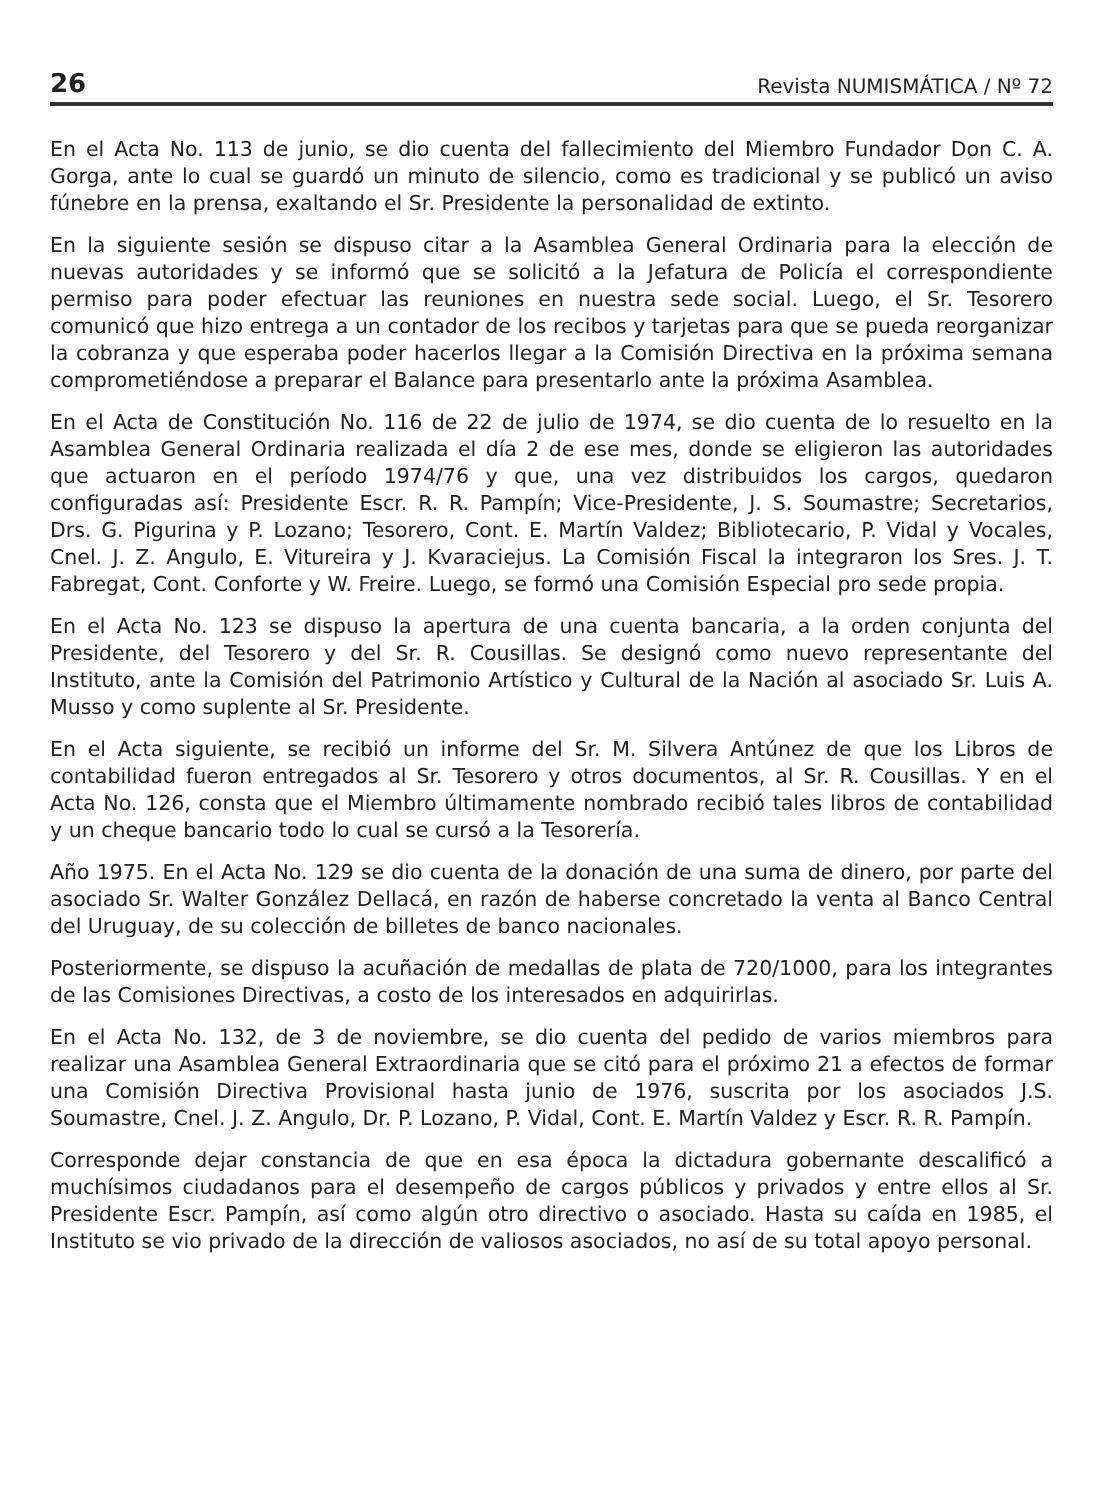26 Revista NUMISMÁTICA / Nº 72
En el Acta No. 113 de junio, se dio cuenta del fallecimiento del Miembro Fundador Don C. A. Gorga, ante lo cual se guardó un minuto de silencio, como es tradicional y se publicó un aviso fúnebre en la prensa, exaltando el Sr. Presidente la personalidad de extinto.
En la siguiente sesión se dispuso citar a la Asamblea General Ordinaria para la elección de nuevas autoridades y se informó que se solicitó a la Jefatura de Policía el correspondiente permiso para poder efectuar las reuniones en nuestra sede social. Luego, el Sr. Tesorero comunicó que hizo entrega a un contador de los recibos y tarjetas para que se pueda reorganizar la cobranza y que esperaba poder hacerlos llegar a la Comisión Directiva en la próxima semana comprometiéndose a preparar el Balance para presentarlo ante la próxima Asamblea.
En el Acta de Constitución No. 116 de 22 de julio de 1974, se dio cuenta de lo resuelto en la Asamblea General Ordinaria realizada el día 2 de ese mes, donde se eligieron las autoridades que actuaron en el período 1974/76 y que, una vez distribuidos los cargos, quedaron configuradas así: Presidente Escr. R. R. Pampín; Vice-Presidente, J. S. Soumastre; Secretarios, Drs. G. Pigurina y P. Lozano; Tesorero, Cont. E. Martín Valdez; Bibliotecario, P. Vidal y Vocales, Cnel. J. Z. Angulo, E. Vitureira y J. Kvaraciejus. La Comisión Fiscal la integraron los Sres. J. T. Fabregat, Cont. Conforte y W. Freire. Luego, se formó una Comisión Especial pro sede propia.
En el Acta No. 123 se dispuso la apertura de una cuenta bancaria, a la orden conjunta del Presidente, del Tesorero y del Sr. R. Cousillas. Se designó como nuevo representante del Instituto, ante la Comisión del Patrimonio Artístico y Cultural de la Nación al asociado Sr. Luis A. Musso y como suplente al Sr. Presidente.
En el Acta siguiente, se recibió un informe del Sr. M. Silvera Antúnez de que los Libros de contabilidad fueron entregados al Sr. Tesorero y otros documentos, al Sr. R. Cousillas. Y en el Acta No. 126, consta que el Miembro últimamente nombrado recibió tales libros de contabilidad y un cheque bancario todo lo cual se cursó a la Tesorería.
Año 1975. En el Acta No. 129 se dio cuenta de la donación de una suma de dinero, por parte del asociado Sr. Walter González Dellacá, en razón de haberse concretado la venta al Banco Central del Uruguay, de su colección de billetes de banco nacionales.
Posteriormente, se dispuso la acuñación de medallas de plata de 720/1000, para los integrantes de las Comisiones Directivas, a costo de los interesados en adquirirlas.
En el Acta No. 132, de 3 de noviembre, se dio cuenta del pedido de varios miembros para realizar una Asamblea General Extraordinaria que se citó para el próximo 21 a efectos de formar una Comisión Directiva Provisional hasta junio de 1976, suscrita por los asociados J.S. Soumastre, Cnel. J. Z. Angulo, Dr. P. Lozano, P. Vidal, Cont. E. Martín Valdez y Escr. R. R. Pampín.
Corresponde dejar constancia de que en esa época la dictadura gobernante descalificó a muchísimos ciudadanos para el desempeño de cargos públicos y privados y entre ellos al Sr. Presidente Escr. Pampín, así como algún otro directivo o asociado. Hasta su caída en 1985, el Instituto se vio privado de la dirección de valiosos asociados, no así de su total apoyo personal.